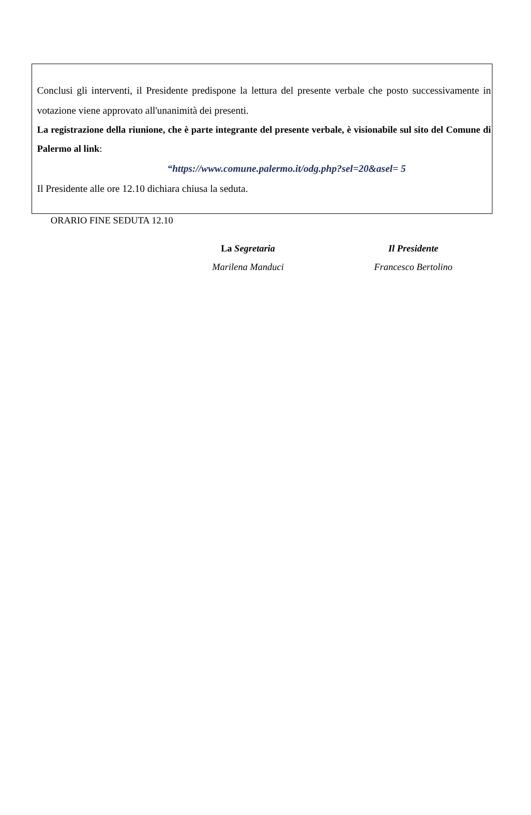Conclusi gli interventi, il Presidente predispone la lettura del presente verbale che posto successivamente in votazione viene approvato all'unanimità dei presenti.
La registrazione della riunione, che è parte integrante del presente verbale, è visionabile sul sito del Comune di Palermo al link:
“https://www.comune.palermo.it/odg.php?sel=20&asel= 5
Il Presidente alle ore 12.10 dichiara chiusa la seduta.
ORARIO FINE SEDUTA 12.10
La Segretaria
Marilena Manduci
Il Presidente
Francesco Bertolino